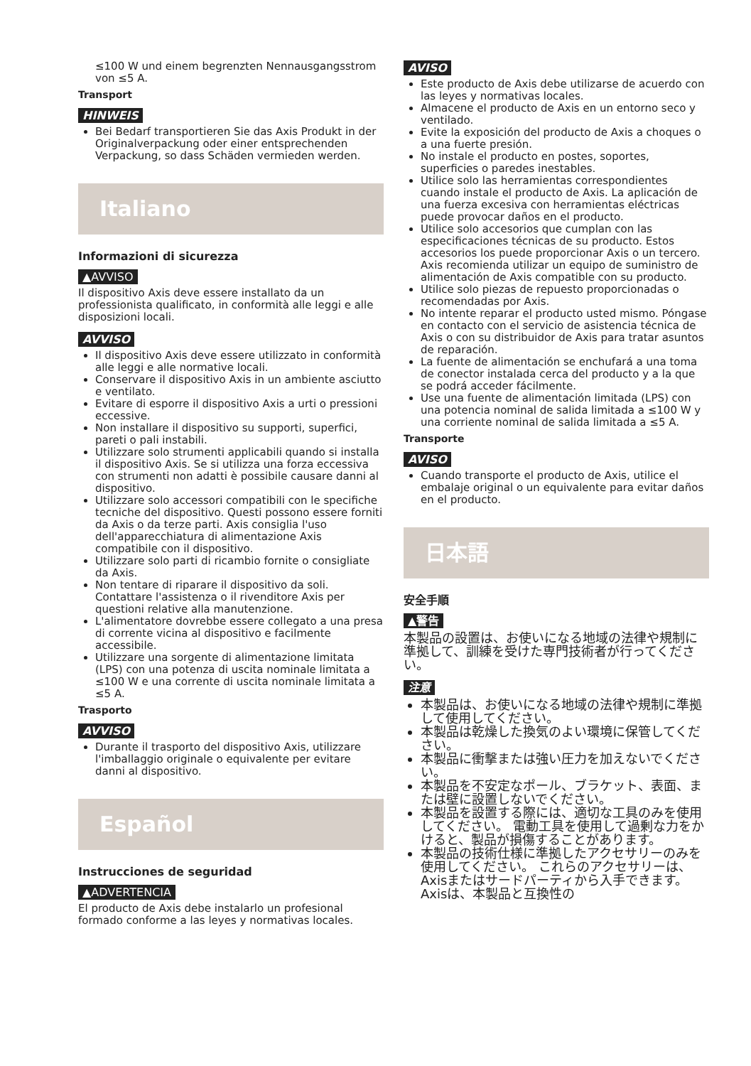≤100 W und einem begrenzten Nennausgangsstrom von ≤5 A.
Transport
HINWEIS
Bei Bedarf transportieren Sie das Axis Produkt in der Originalverpackung oder einer entsprechenden Verpackung, so dass Schäden vermieden werden.
Italiano
Informazioni di sicurezza
▲AVVISO
Il dispositivo Axis deve essere installato da un professionista qualificato, in conformità alle leggi e alle disposizioni locali.
AVVISO
Il dispositivo Axis deve essere utilizzato in conformità alle leggi e alle normative locali.
Conservare il dispositivo Axis in un ambiente asciutto e ventilato.
Evitare di esporre il dispositivo Axis a urti o pressioni eccessive.
Non installare il dispositivo su supporti, superfici, pareti o pali instabili.
Utilizzare solo strumenti applicabili quando si installa il dispositivo Axis. Se si utilizza una forza eccessiva con strumenti non adatti è possibile causare danni al dispositivo.
Utilizzare solo accessori compatibili con le specifiche tecniche del dispositivo. Questi possono essere forniti da Axis o da terze parti. Axis consiglia l'uso dell'apparecchiatura di alimentazione Axis compatibile con il dispositivo.
Utilizzare solo parti di ricambio fornite o consigliate da Axis.
Non tentare di riparare il dispositivo da soli. Contattare l'assistenza o il rivenditore Axis per questioni relative alla manutenzione.
L'alimentatore dovrebbe essere collegato a una presa di corrente vicina al dispositivo e facilmente accessibile.
Utilizzare una sorgente di alimentazione limitata (LPS) con una potenza di uscita nominale limitata a ≤100 W e una corrente di uscita nominale limitata a ≤5 A.
Trasporto
AVVISO
Durante il trasporto del dispositivo Axis, utilizzare l'imballaggio originale o equivalente per evitare danni al dispositivo.
Español
Instrucciones de seguridad
▲ADVERTENCIA
El producto de Axis debe instalarlo un profesional formado conforme a las leyes y normativas locales.
AVISO
Este producto de Axis debe utilizarse de acuerdo con las leyes y normativas locales.
Almacene el producto de Axis en un entorno seco y ventilado.
Evite la exposición del producto de Axis a choques o a una fuerte presión.
No instale el producto en postes, soportes, superficies o paredes inestables.
Utilice solo las herramientas correspondientes cuando instale el producto de Axis. La aplicación de una fuerza excesiva con herramientas eléctricas puede provocar daños en el producto.
Utilice solo accesorios que cumplan con las especificaciones técnicas de su producto. Estos accesorios los puede proporcionar Axis o un tercero. Axis recomienda utilizar un equipo de suministro de alimentación de Axis compatible con su producto.
Utilice solo piezas de repuesto proporcionadas o recomendadas por Axis.
No intente reparar el producto usted mismo. Póngase en contacto con el servicio de asistencia técnica de Axis o con su distribuidor de Axis para tratar asuntos de reparación.
La fuente de alimentación se enchufará a una toma de conector instalada cerca del producto y a la que se podrá acceder fácilmente.
Use una fuente de alimentación limitada (LPS) con una potencia nominal de salida limitada a ≤100 W y una corriente nominal de salida limitada a ≤5 A.
Transporte
AVISO
Cuando transporte el producto de Axis, utilice el embalaje original o un equivalente para evitar daños en el producto.
日本語
安全手順
▲警告
本製品の設置は、お使いになる地域の法律や規制に準拠して、訓練を受けた専門技術者が行ってください。
注意
本製品は、お使いになる地域の法律や規制に準拠して使用してください。
本製品は乾燥した換気のよい環境に保管してください。
本製品に衝撃または強い圧力を加えないでください。
本製品を不安定なポール、ブラケット、表面、または壁に設置しないでください。
本製品を設置する際には、適切な工具のみを使用してください。 電動工具を使用して過剰な力をかけると、製品が損傷することがあります。
本製品の技術仕様に準拠したアクセサリーのみを使用してください。 これらのアクセサリーは、Axisまたはサードパーティから入手できます。 Axisは、本製品と互換性の